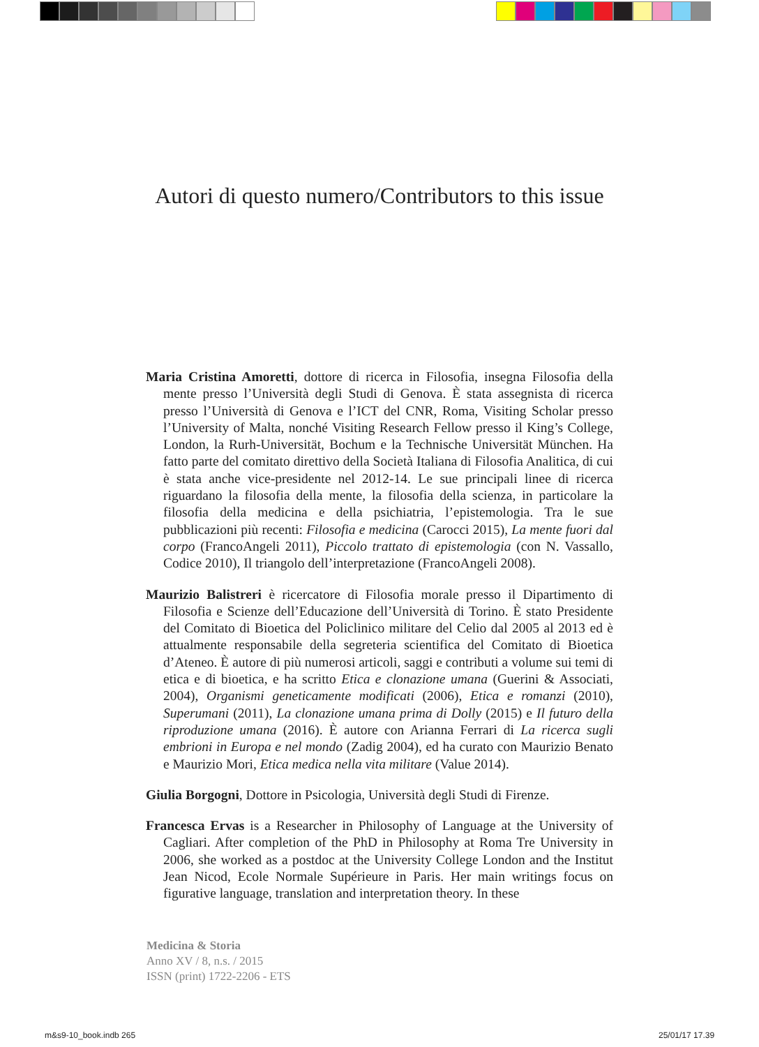Autori di questo numero/Contributors to this issue
Maria Cristina Amoretti, dottore di ricerca in Filosofia, insegna Filosofia della mente presso l’Università degli Studi di Genova. È stata assegnista di ricerca presso l’Università di Genova e l’ICT del CNR, Roma, Visiting Scholar presso l’University of Malta, nonché Visiting Research Fellow presso il King’s College, London, la Rurh-Universität, Bochum e la Technische Universität München. Ha fatto parte del comitato direttivo della Società Italiana di Filosofia Analitica, di cui è stata anche vice-presidente nel 2012-14. Le sue principali linee di ricerca riguardano la filosofia della mente, la filosofia della scienza, in particolare la filosofia della medicina e della psichiatria, l’epistemologia. Tra le sue pubblicazioni più recenti: Filosofia e medicina (Carocci 2015), La mente fuori dal corpo (FrancoAngeli 2011), Piccolo trattato di epistemologia (con N. Vassallo, Codice 2010), Il triangolo dell’interpretazione (FrancoAngeli 2008).
Maurizio Balistreri è ricercatore di Filosofia morale presso il Dipartimento di Filosofia e Scienze dell’Educazione dell’Università di Torino. È stato Presidente del Comitato di Bioetica del Policlinico militare del Celio dal 2005 al 2013 ed è attualmente responsabile della segreteria scientifica del Comitato di Bioetica d’Ateneo. È autore di più numerosi articoli, saggi e contributi a volume sui temi di etica e di bioetica, e ha scritto Etica e clonazione umana (Guerini & Associati, 2004), Organismi geneticamente modificati (2006), Etica e romanzi (2010), Superumani (2011), La clonazione umana prima di Dolly (2015) e Il futuro della riproduzione umana (2016). È autore con Arianna Ferrari di La ricerca sugli embrioni in Europa e nel mondo (Zadig 2004), ed ha curato con Maurizio Benato e Maurizio Mori, Etica medica nella vita militare (Value 2014).
Giulia Borgogni, Dottore in Psicologia, Università degli Studi di Firenze.
Francesca Ervas is a Researcher in Philosophy of Language at the University of Cagliari. After completion of the PhD in Philosophy at Roma Tre University in 2006, she worked as a postdoc at the University College London and the Institut Jean Nicod, Ecole Normale Supérieure in Paris. Her main writings focus on figurative language, translation and interpretation theory. In these
Medicina & Storia
Anno XV / 8, n.s. / 2015
ISSN (print) 1722-2206 - ETS
m&s9-10_book.indb 265 25/01/17 17.39